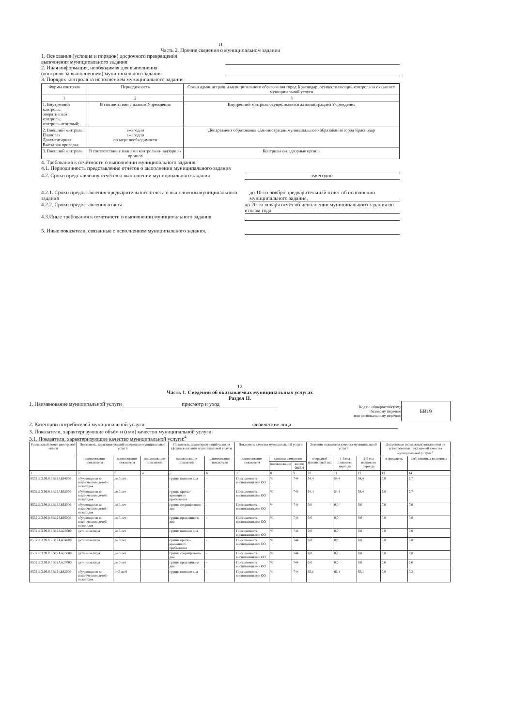11
Часть 2. Прочие сведения о муниципальном задании
1. Основания (условия и порядок) досрочного прекращения
выполнения муниципального задания
2. Иная информация, необходимая для выполнения
(контроля за выполнением) муниципального задания
3. Порядок контроля за исполнением муниципального задания
| Формы контроля | Периодичность | Орган администрации муниципального образования город Краснодар, осуществляющий контроль за оказанием муниципальной услуги |
| --- | --- | --- |
| 1 | 2 | 3 |
| 1. Внутренний контроль: оперативный контроль; контроль итоговый; | В соответствии с планом Учреждения | Внутренний контроль осуществляется администрацией Учреждения |
| 2. Внешний контроль: Плановая Документарная Выездная проверка | ежегодно ежегодно по мере необходимости | Департамент образования администрации муниципального образования город Краснодар |
| 3. Внешний контроль | В соответствии с планами контрольно-надзорных органов | Контрольно-надзорные органы |
4. Требования к отчётности о выполнении муниципального задания
4.1. Периодичность представления отчётов о выполнении муниципального задания
4.2. Сроки представления отчётов о выполнении муниципального задания
ежегодно
4.2.1. Сроки предоставления предварительного отчета о выполнении муниципального задания
до 10-го ноября предварительный отчет об исполнении муниципального задания,
4.2.2. Сроки предоставления отчета
до 20-го января отчёт об исполнении муниципального задания по итогам года
4.3.Иные требования к отчетности о выполнении муниципального задания
5. Иные показатели, связанные с исполнением муниципального задания.
12
Часть 1. Сведения об оказываемых муниципальных услугах
Раздел II.
1. Наименование муниципальной услуги присмотр и уход
Код по общероссийскому
базовому перечню
или региональному перечню
БВ19
2. Категории потребителей муниципальной услуги физические лица
3. Показатели, характеризующие объём и (или) качество муниципальной услуги:
3.1. Показатели, характеризующие качество муниципальной услуги:<sup>4</sup>
| Уникальный номер реестровой записи | Показатель, характеризующий содержание муниципальной услуги | | | Показатель, характеризующий условия (формы) оказания муниципальной услуги | | Показатель качества муниципальной услуги | | | Значение показателя качества муниципальной услуги | | | Допустимые (возможные) отклонения от установленных показателей качества муниципальной услуги <sup>7</sup> | |
| --- | --- | --- | --- | --- | --- | --- | --- | --- | --- | --- | --- | --- | --- |
| | наименование показателя | наименование показателя | наименование показателя | наименование показателя | наименование показателя | наименование показателя | единица измерения | | очередной финансовый год | 1-й год планового периода | 2-й год планового периода | в процентах | в абсолютных величинах |
| | | | | | | | наименование | код по ОКЕИ | | | | | |
| 1 | 2 | 3 | 4 | 5 | 6 | 7 | 8 | 9 | 10 | 11 | 12 | 13 | 14 |
| 853211О.99.0.БВ19АБ94000 | обучающиеся за исключением детей-инвалидов | до 3 лет | | группа полного дня | - | Посещаемость воспитанниками ОО | % | 744 | 54,4 | 54,4 | 54,4 | 5,0 | 2,7 |
| 853211О.99.0.БВ19АБ92000 | обучающиеся за исключением детей-инвалидов | до 3 лет | | группа кратко-временного пребывания | - | Посещаемость воспитанниками ОО | % | 744 | 54,4 | 54,4 | 54,4 | 5,0 | 2,7 |
| 853211О.99.0.БВ19АБ93000 | обучающиеся за исключением детей-инвалидов | до 3 лет | | группа сокращенного дня | - | Посещаемость воспитанниками ОО | % | 744 | 0,0 | 0,0 | 0,0 | 0,0 | 0,0 |
| 853211О.99.0.БВ19АБ95000 | обучающиеся за исключением детей-инвалидов | до 3 лет | | группа продленного дня | - | Посещаемость воспитанниками ОО | % | 744 | 0,0 | 0,0 | 0,0 | 0,0 | 0,0 |
| 853211О.99.0.БВ19АА26000 | дети-инвалиды | до 3 лет | | группа полного дня | - | Посещаемость воспитанниками ОО | % | 744 | 0,0 | 0,0 | 0,0 | 0,0 | 0,0 |
| 853211О.99.0.БВ19АА24000 | дети-инвалиды | до 3 лет | | группа кратко-временного пребывания | - | Посещаемость воспитанниками ОО | % | 744 | 0,0 | 0,0 | 0,0 | 0,0 | 0,0 |
| 853211О.99.0.БВ19АА25000 | дети-инвалиды | до 3 лет | | группа сокращенного дня | - | Посещаемость воспитанниками ОО | % | 744 | 0,0 | 0,0 | 0,0 | 0,0 | 0,0 |
| 853211О.99.0.БВ19АА27000 | дети-инвалиды | до 3 лет | | группа продленного дня | - | Посещаемость воспитанниками ОО | % | 744 | 0,0 | 0,0 | 0,0 | 0,0 | 0,0 |
| 853211О.99.0.БВ19АБ82000 | обучающиеся за исключением детей-инвалидов | от 3 до 8 | | группа полного дня | - | Посещаемость воспитанниками ОО | % | 744 | 63,1 | 63,1 | 63,1 | 5,0 | 3,2 |